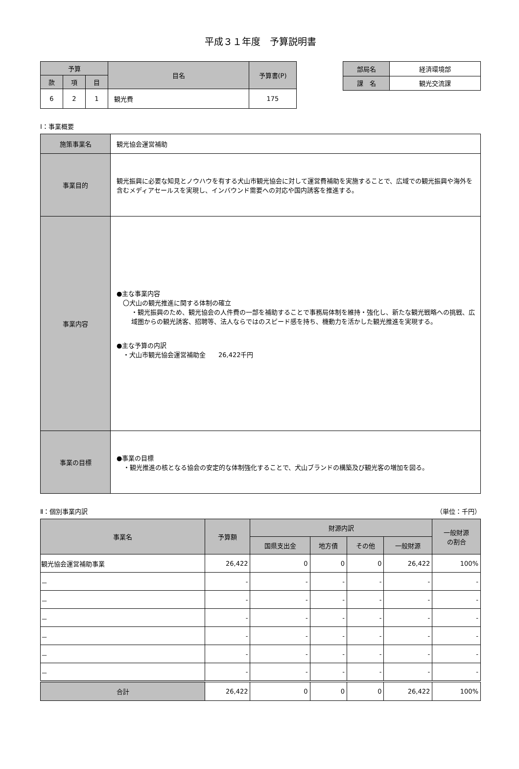平成３１年度　予算説明書
| 予算 | | | 目名 | 予算書(P) |
| --- | --- | --- | --- | --- |
| 款 | 項 | 目 | | |
| 6 | 2 | 1 | 観光費 | 175 |
| 部局名 | 経済環境部 |
| 課 名 | 観光交流課 |
Ⅰ：事業概要
| 施策事業名 | 観光協会運営補助 |
| 事業目的 | 観光振興に必要な知見とノウハウを有する犬山市観光協会に対して運営費補助を実施することで、広域での観光振興や海外を含むメディアセールスを実現し、インバウンド需要への対応や国内誘客を推進する。 |
| 事業内容 | ●主な事業内容 〇犬山の観光推進に関する体制の確立 ・観光振興のため、観光協会の人件費の一部を補助することで事務局体制を維持・強化し、新たな観光戦略への挑戦、広域圏からの観光誘客、招聘等、法人ならではのスピード感を持ち、機動力を活かした観光推進を実現する。 ●主な予算の内訳 ・犬山市観光協会運営補助金 26,422千円 |
| 事業の目標 | ●事業の目標 ・観光推進の核となる協会の安定的な体制強化することで、犬山ブランドの構築及び観光客の増加を図る。 |
Ⅱ：個別事業内訳 （単位：千円）
| 事業名 | 予算額 | 財源内訳 | | | | 一般財源 の割合 |
| --- | --- | --- | --- | --- | --- | --- |
| | | 国県支出金 | 地方債 | その他 | 一般財源 | |
| 観光協会運営補助事業 | 26,422 | 0 | 0 | 0 | 26,422 | 100% |
| － | - | - | - | - | - | - |
| － | - | - | - | - | - | - |
| － | - | - | - | - | - | - |
| － | - | - | - | - | - | - |
| － | - | - | - | - | - | - |
| － | - | - | - | - | - | - |
| 合計 | 26,422 | 0 | 0 | 0 | 26,422 | 100% |